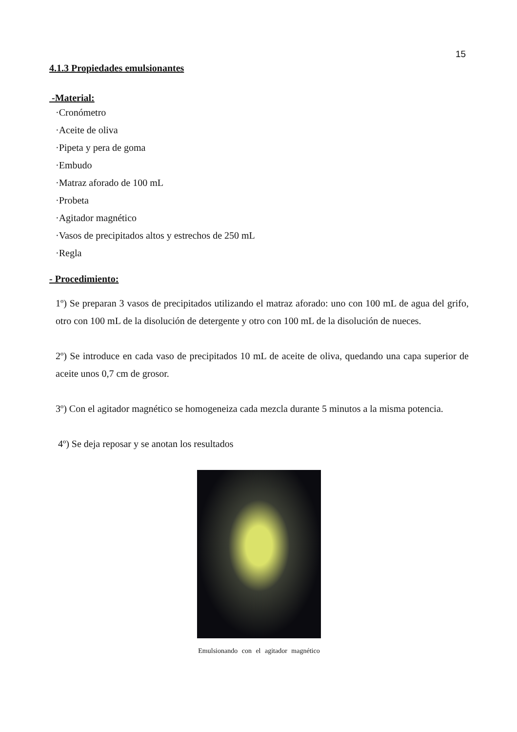15
4.1.3 Propiedades emulsionantes
-Material:
·Cronómetro
·Aceite de oliva
·Pipeta y pera de goma
·Embudo
·Matraz aforado de 100 mL
·Probeta
·Agitador magnético
·Vasos de precipitados altos y estrechos de 250 mL
·Regla
- Procedimiento:
1º) Se preparan 3 vasos de precipitados utilizando el matraz aforado: uno con 100 mL de agua del grifo, otro con 100 mL de la disolución de detergente y otro con 100 mL de la disolución de nueces.
2º) Se introduce en cada vaso de precipitados 10 mL de aceite de oliva, quedando una capa superior de aceite unos 0,7 cm de grosor.
3º) Con el agitador magnético se homogeneiza cada mezcla durante 5 minutos a la misma potencia.
4º) Se deja reposar y se anotan los resultados
Emulsionando con el agitador magnético